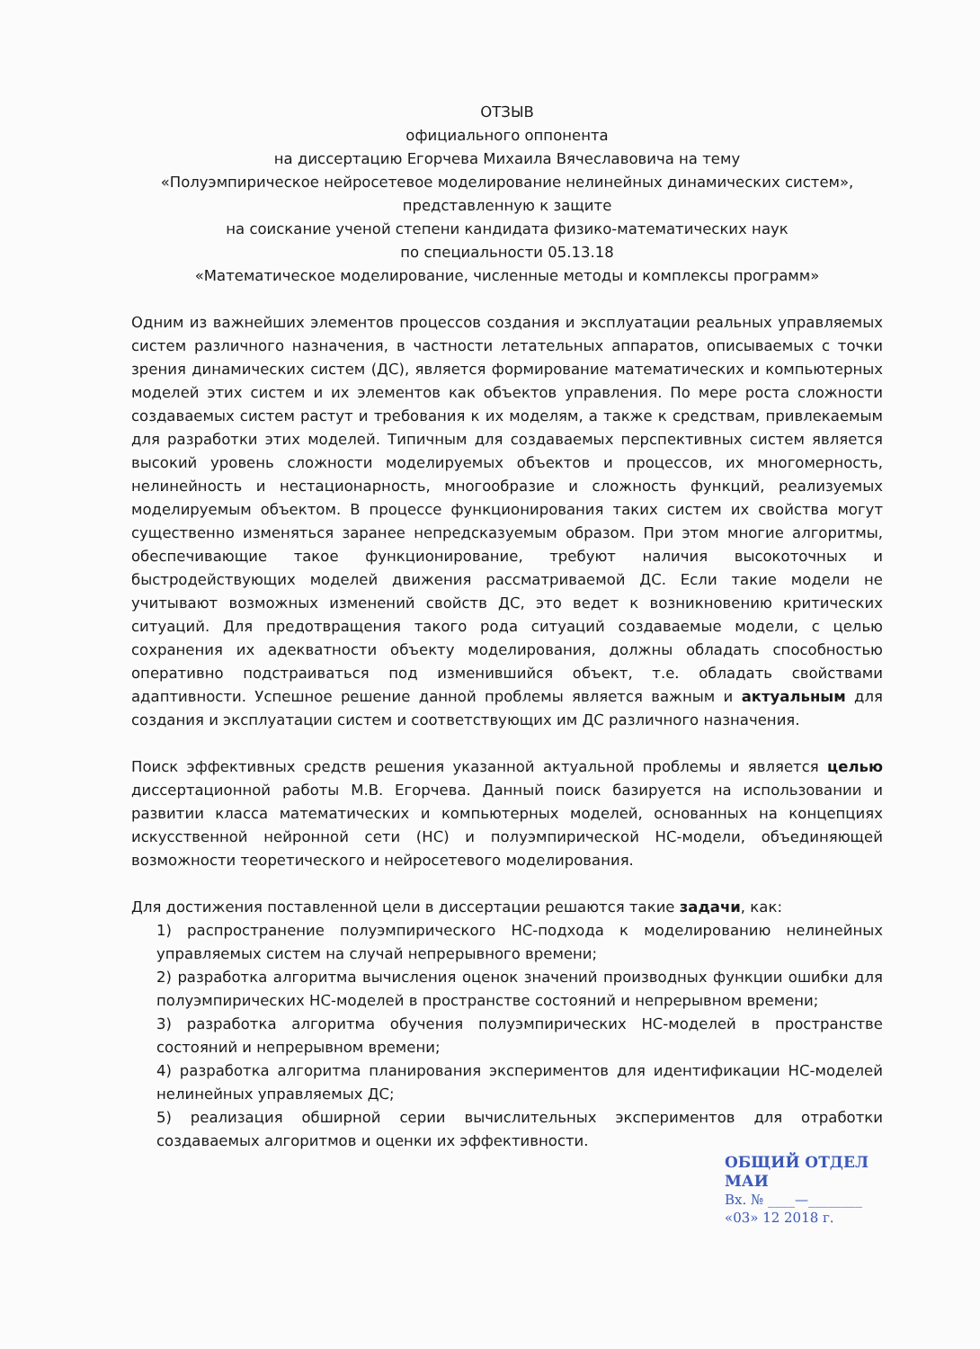ОТЗЫВ
официального оппонента
на диссертацию Егорчева Михаила Вячеславовича на тему
«Полуэмпирическое нейросетевое моделирование нелинейных динамических систем»,
представленную к защите
на соискание ученой степени кандидата физико-математических наук
по специальности 05.13.18
«Математическое моделирование, численные методы и комплексы программ»
Одним из важнейших элементов процессов создания и эксплуатации реальных управляемых систем различного назначения, в частности летательных аппаратов, описываемых с точки зрения динамических систем (ДС), является формирование математических и компьютерных моделей этих систем и их элементов как объектов управления. По мере роста сложности создаваемых систем растут и требования к их моделям, а также к средствам, привлекаемым для разработки этих моделей. Типичным для создаваемых перспективных систем является высокий уровень сложности моделируемых объектов и процессов, их многомерность, нелинейность и нестационарность, многообразие и сложность функций, реализуемых моделируемым объектом. В процессе функционирования таких систем их свойства могут существенно изменяться заранее непредсказуемым образом. При этом многие алгоритмы, обеспечивающие такое функционирование, требуют наличия высокоточных и быстродействующих моделей движения рассматриваемой ДС. Если такие модели не учитывают возможных изменений свойств ДС, это ведет к возникновению критических ситуаций. Для предотвращения такого рода ситуаций создаваемые модели, с целью сохранения их адекватности объекту моделирования, должны обладать способностью оперативно подстраиваться под изменившийся объект, т.е. обладать свойствами адаптивности. Успешное решение данной проблемы является важным и актуальным для создания и эксплуатации систем и соответствующих им ДС различного назначения.
Поиск эффективных средств решения указанной актуальной проблемы и является целью диссертационной работы М.В. Егорчева. Данный поиск базируется на использовании и развитии класса математических и компьютерных моделей, основанных на концепциях искусственной нейронной сети (НС) и полуэмпирической НС-модели, объединяющей возможности теоретического и нейросетевого моделирования.
Для достижения поставленной цели в диссертации решаются такие задачи, как:
1) распространение полуэмпирического НС-подхода к моделированию нелинейных управляемых систем на случай непрерывного времени;
2) разработка алгоритма вычисления оценок значений производных функции ошибки для полуэмпирических НС-моделей в пространстве состояний и непрерывном времени;
3) разработка алгоритма обучения полуэмпирических НС-моделей в пространстве состояний и непрерывном времени;
4) разработка алгоритма планирования экспериментов для идентификации НС-моделей нелинейных управляемых ДС;
5) реализация обширной серии вычислительных экспериментов для отработки создаваемых алгоритмов и оценки их эффективности.
ОБЩИЙ ОТДЕЛ МАИ
Вх. № ____—________
«03» 12 2018 г.